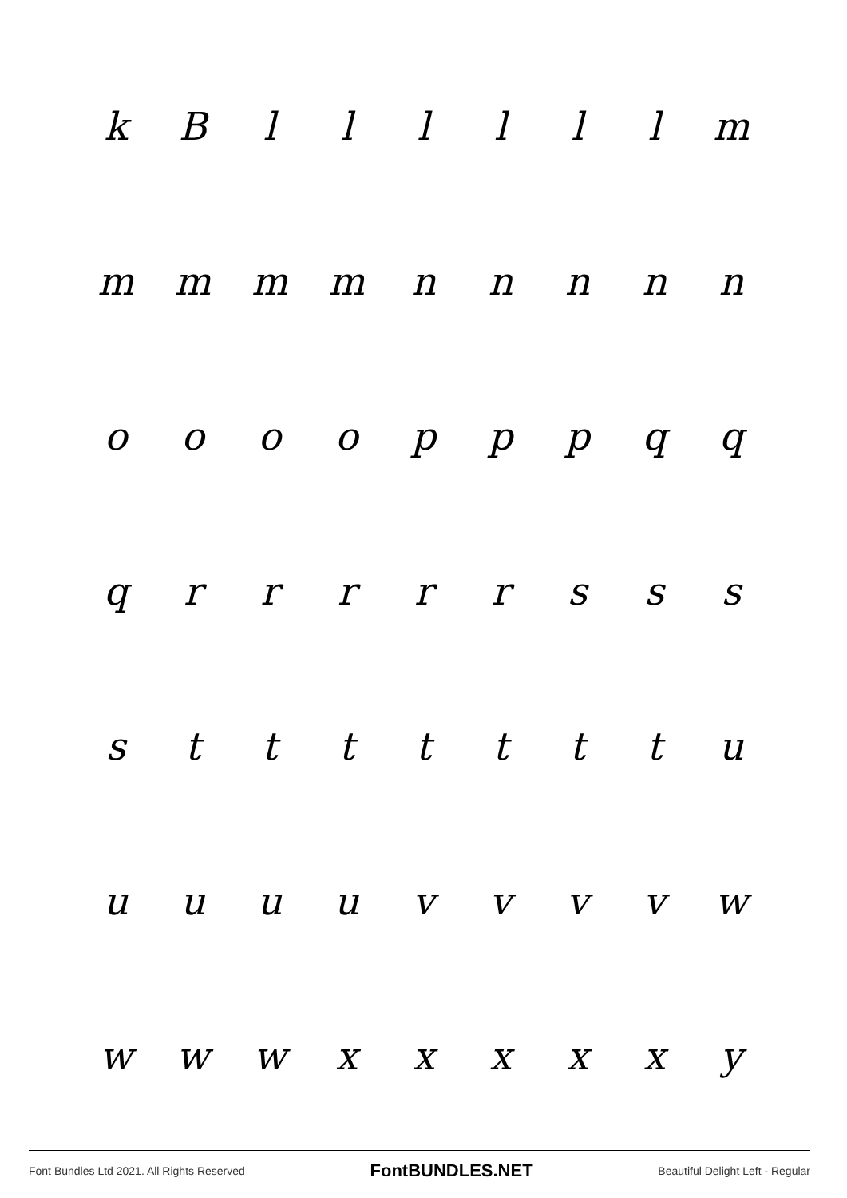kBllllllm
mmmmnnnnn
oooopppqq
qrrrrrsss
stttttttu
uuuuvvvvw
wwwxxxxxy
Font Bundles Ltd 2021. All Rights Reserved FontBUNDLES.NET Beautiful Delight Left - Regular